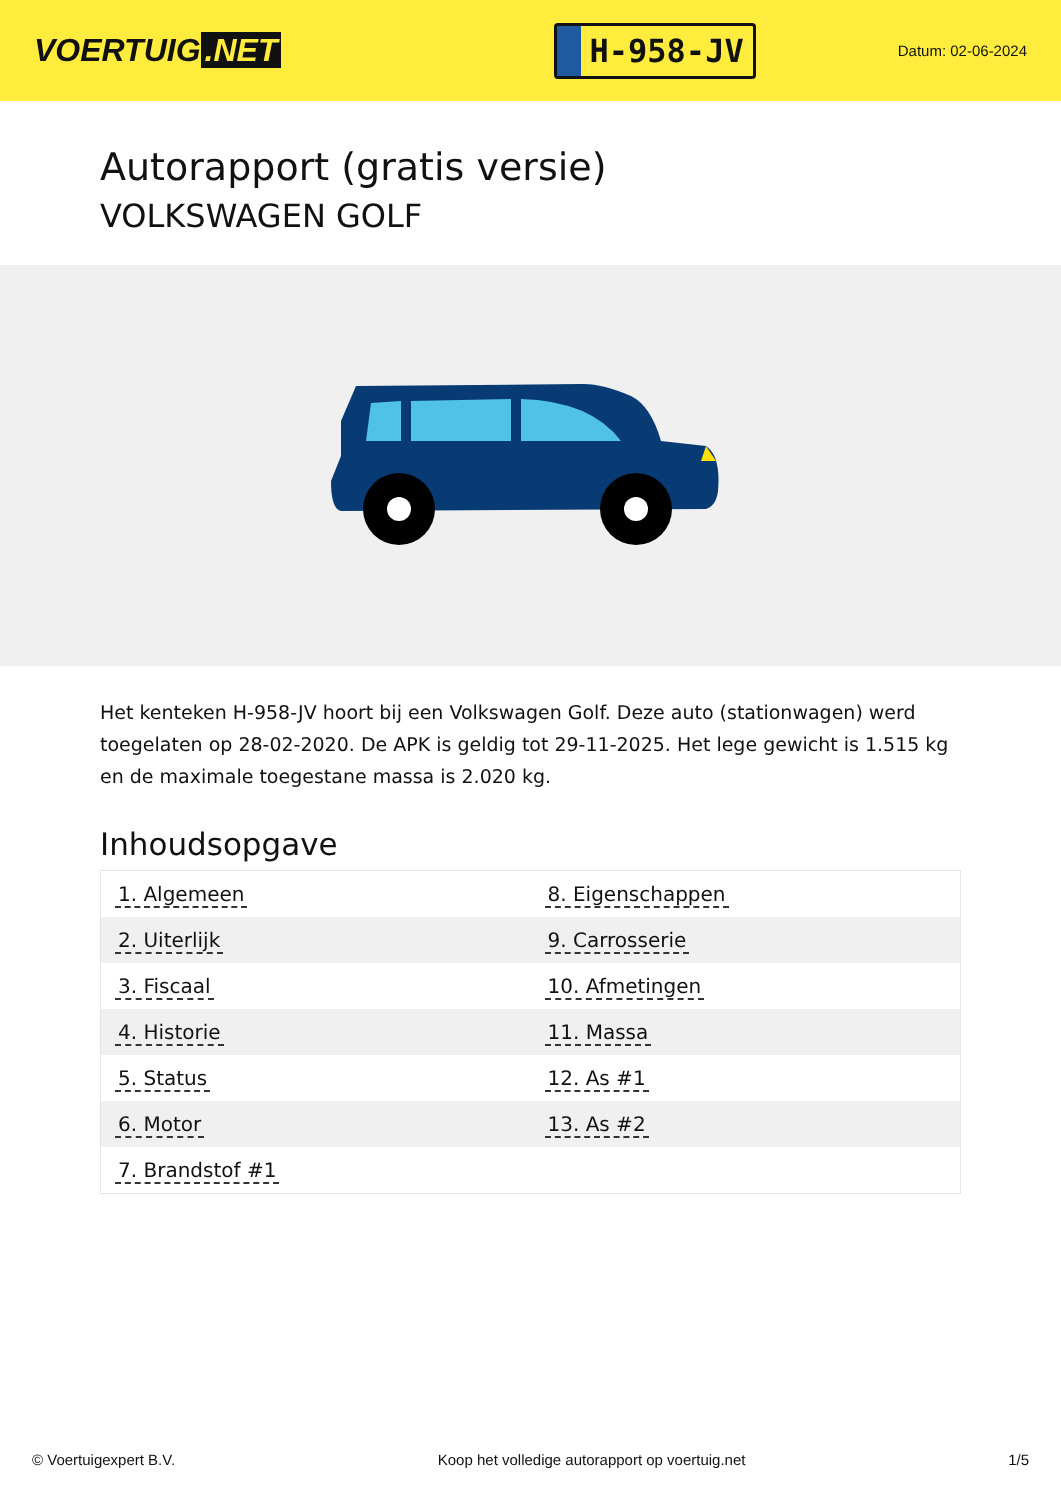VOERTUIG.NET
H-958-JV
Datum: 02-06-2024
Autorapport (gratis versie)
VOLKSWAGEN GOLF
Het kenteken H-958-JV hoort bij een Volkswagen Golf. Deze auto (stationwagen) werd toegelaten op 28-02-2020. De APK is geldig tot 29-11-2025. Het lege gewicht is 1.515 kg en de maximale toegestane massa is 2.020 kg.
Inhoudsopgave
| 1. Algemeen | 8. Eigenschappen |
| 2. Uiterlijk | 9. Carrosserie |
| 3. Fiscaal | 10. Afmetingen |
| 4. Historie | 11. Massa |
| 5. Status | 12. As #1 |
| 6. Motor | 13. As #2 |
| 7. Brandstof #1 | |
© Voertuigexpert B.V. Koop het volledige autorapport op voertuig.net 1/5